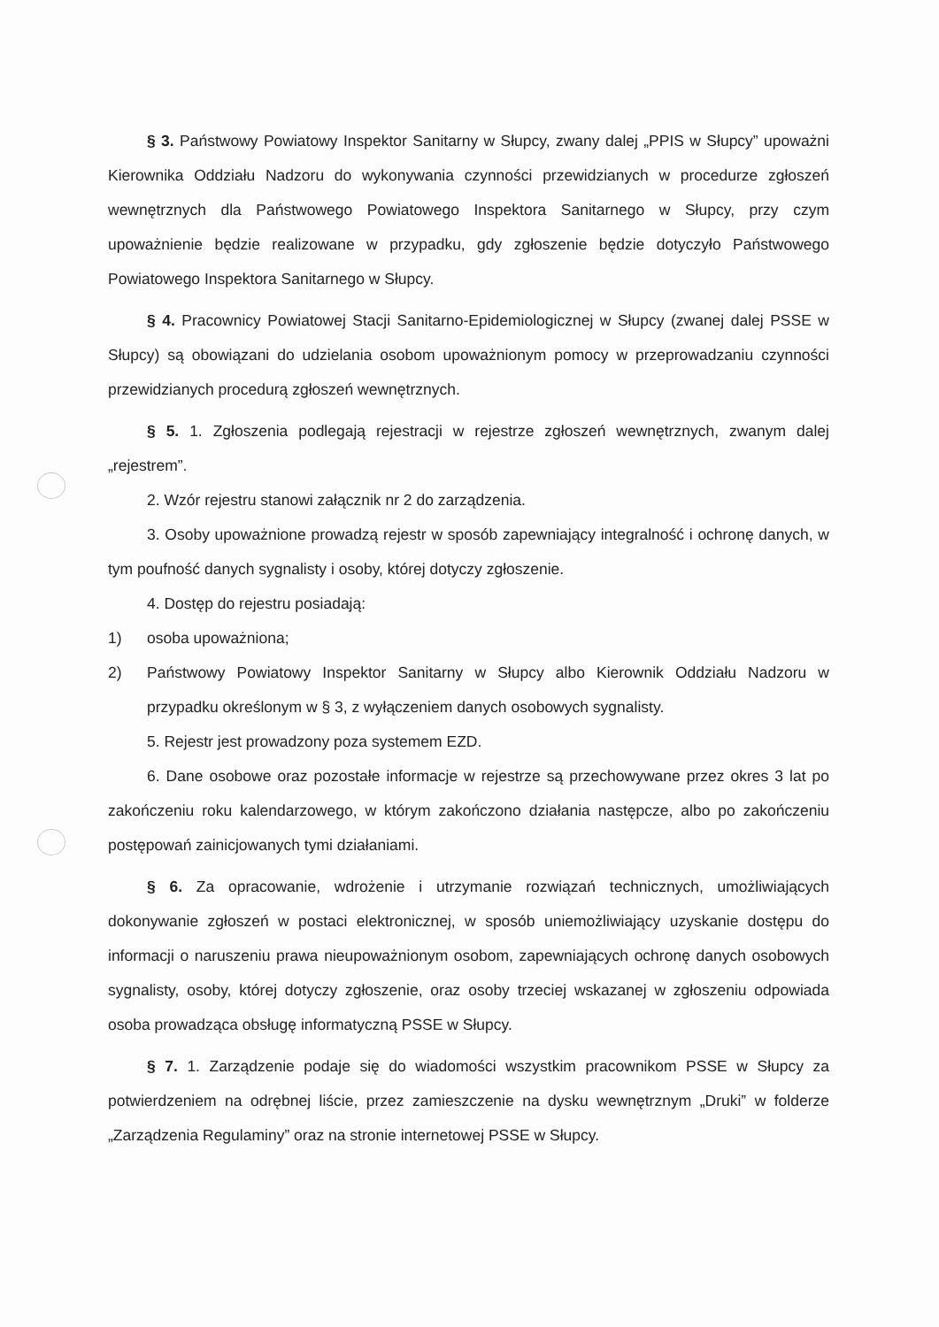§ 3. Państwowy Powiatowy Inspektor Sanitarny w Słupcy, zwany dalej „PPIS w Słupcy” upoważni Kierownika Oddziału Nadzoru do wykonywania czynności przewidzianych w procedurze zgłoszeń wewnętrznych dla Państwowego Powiatowego Inspektora Sanitarnego w Słupcy, przy czym upoważnienie będzie realizowane w przypadku, gdy zgłoszenie będzie dotyczyło Państwowego Powiatowego Inspektora Sanitarnego w Słupcy.
§ 4. Pracownicy Powiatowej Stacji Sanitarno-Epidemiologicznej w Słupcy (zwanej dalej PSSE w Słupcy) są obowiązani do udzielania osobom upoważnionym pomocy w przeprowadzaniu czynności przewidzianych procedurą zgłoszeń wewnętrznych.
§ 5. 1. Zgłoszenia podlegają rejestracji w rejestrze zgłoszeń wewnętrznych, zwanym dalej „rejestrem”.
2. Wzór rejestru stanowi załącznik nr 2 do zarządzenia.
3. Osoby upoważnione prowadzą rejestr w sposób zapewniający integralność i ochronę danych, w tym poufność danych sygnalisty i osoby, której dotyczy zgłoszenie.
4. Dostęp do rejestru posiadają:
1) osoba upoważniona;
2) Państwowy Powiatowy Inspektor Sanitarny w Słupcy albo Kierownik Oddziału Nadzoru w przypadku określonym w § 3, z wyłączeniem danych osobowych sygnalisty.
5. Rejestr jest prowadzony poza systemem EZD.
6. Dane osobowe oraz pozostałe informacje w rejestrze są przechowywane przez okres 3 lat po zakończeniu roku kalendarzowego, w którym zakończono działania następcze, albo po zakończeniu postępowań zainicjowanych tymi działaniami.
§ 6. Za opracowanie, wdrożenie i utrzymanie rozwiązań technicznych, umożliwiających dokonywanie zgłoszeń w postaci elektronicznej, w sposób uniemożliwiający uzyskanie dostępu do informacji o naruszeniu prawa nieupoważnionym osobom, zapewniających ochronę danych osobowych sygnalisty, osoby, której dotyczy zgłoszenie, oraz osoby trzeciej wskazanej w zgłoszeniu odpowiada osoba prowadząca obsługę informatyczną PSSE w Słupcy.
§ 7. 1. Zarządzenie podaje się do wiadomości wszystkim pracownikom PSSE w Słupcy za potwierdzeniem na odrębnej liście, przez zamieszczenie na dysku wewnętrznym „Druki” w folderze „Zarządzenia Regulaminy” oraz na stronie internetowej PSSE w Słupcy.